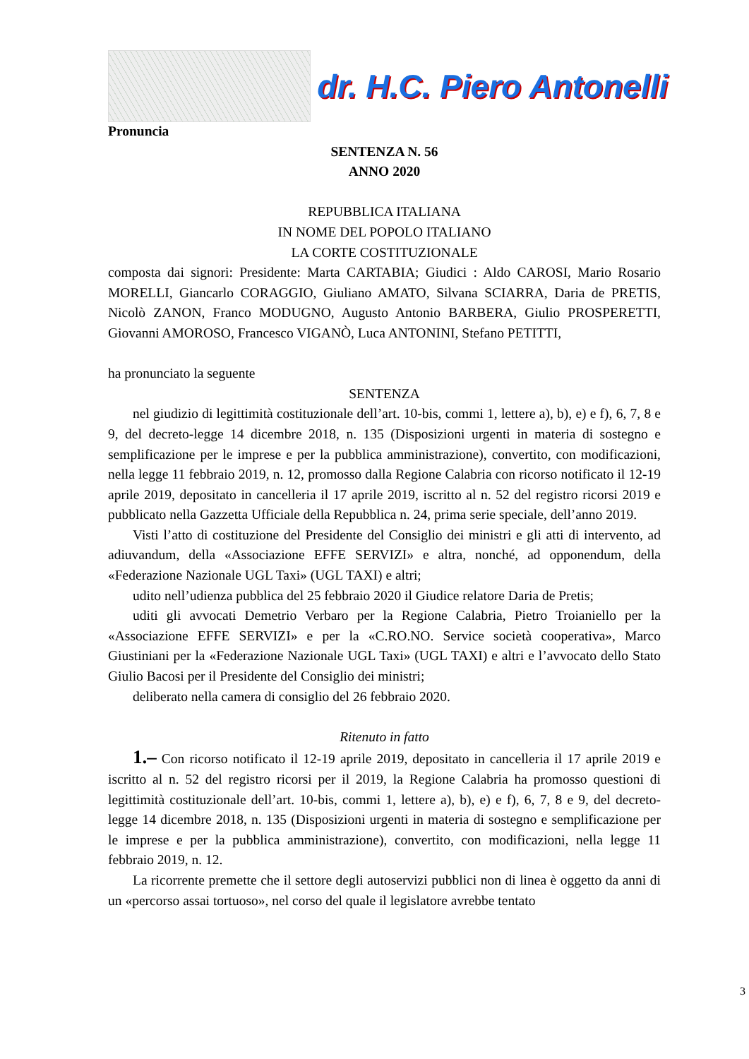dr. H.C. Piero Antonelli
Pronuncia
SENTENZA N. 56
ANNO 2020
REPUBBLICA ITALIANA
IN NOME DEL POPOLO ITALIANO
LA CORTE COSTITUZIONALE
composta dai signori: Presidente: Marta CARTABIA; Giudici : Aldo CAROSI, Mario Rosario MORELLI, Giancarlo CORAGGIO, Giuliano AMATO, Silvana SCIARRA, Daria de PRETIS, Nicolò ZANON, Franco MODUGNO, Augusto Antonio BARBERA, Giulio PROSPERETTI, Giovanni AMOROSO, Francesco VIGANÒ, Luca ANTONINI, Stefano PETITTI,
ha pronunciato la seguente
SENTENZA
nel giudizio di legittimità costituzionale dell’art. 10-bis, commi 1, lettere a), b), e) e f), 6, 7, 8 e 9, del decreto-legge 14 dicembre 2018, n. 135 (Disposizioni urgenti in materia di sostegno e semplificazione per le imprese e per la pubblica amministrazione), convertito, con modificazioni, nella legge 11 febbraio 2019, n. 12, promosso dalla Regione Calabria con ricorso notificato il 12-19 aprile 2019, depositato in cancelleria il 17 aprile 2019, iscritto al n. 52 del registro ricorsi 2019 e pubblicato nella Gazzetta Ufficiale della Repubblica n. 24, prima serie speciale, dell’anno 2019.
Visti l’atto di costituzione del Presidente del Consiglio dei ministri e gli atti di intervento, ad adiuvandum, della «Associazione EFFE SERVIZI» e altra, nonché, ad opponendum, della «Federazione Nazionale UGL Taxi» (UGL TAXI) e altri;
udito nell’udienza pubblica del 25 febbraio 2020 il Giudice relatore Daria de Pretis;
uditi gli avvocati Demetrio Verbaro per la Regione Calabria, Pietro Troianiello per la «Associazione EFFE SERVIZI» e per la «C.RO.NO. Service società cooperativa», Marco Giustiniani per la «Federazione Nazionale UGL Taxi» (UGL TAXI) e altri e l’avvocato dello Stato Giulio Bacosi per il Presidente del Consiglio dei ministri;
deliberato nella camera di consiglio del 26 febbraio 2020.
Ritenuto in fatto
1.– Con ricorso notificato il 12-19 aprile 2019, depositato in cancelleria il 17 aprile 2019 e iscritto al n. 52 del registro ricorsi per il 2019, la Regione Calabria ha promosso questioni di legittimità costituzionale dell’art. 10-bis, commi 1, lettere a), b), e) e f), 6, 7, 8 e 9, del decreto-legge 14 dicembre 2018, n. 135 (Disposizioni urgenti in materia di sostegno e semplificazione per le imprese e per la pubblica amministrazione), convertito, con modificazioni, nella legge 11 febbraio 2019, n. 12.
La ricorrente premette che il settore degli autoservizi pubblici non di linea è oggetto da anni di un «percorso assai tortuoso», nel corso del quale il legislatore avrebbe tentato
3